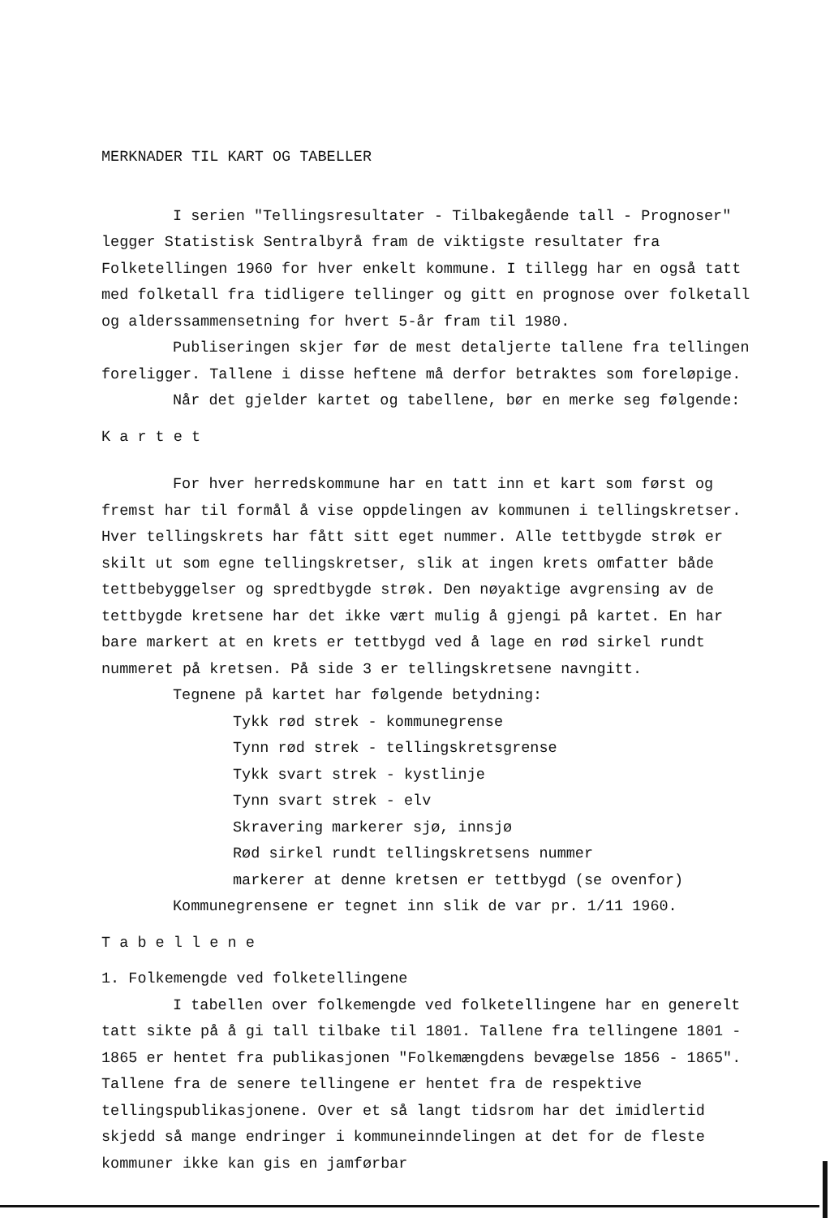MERKNADER TIL KART OG TABELLER
I serien "Tellingsresultater - Tilbakegående tall - Prognoser" legger Statistisk Sentralbyrå fram de viktigste resultater fra Folketellingen 1960 for hver enkelt kommune. I tillegg har en også tatt med folketall fra tidligere tellinger og gitt en prognose over folketall og alderssammensetning for hvert 5-år fram til 1980.
Publiseringen skjer før de mest detaljerte tallene fra tellingen foreligger. Tallene i disse heftene må derfor betraktes som foreløpige.
Når det gjelder kartet og tabellene, bør en merke seg følgende:
K a r t e t
For hver herredskommune har en tatt inn et kart som først og fremst har til formål å vise oppdelingen av kommunen i tellingskretser. Hver tellingskrets har fått sitt eget nummer. Alle tettbygde strøk er skilt ut som egne tellingskretser, slik at ingen krets omfatter både tettbebyggelser og spredtbygde strøk. Den nøyaktige avgrensing av de tettbygde kretsene har det ikke vært mulig å gjengi på kartet. En har bare markert at en krets er tettbygd ved å lage en rød sirkel rundt nummeret på kretsen. På side 3 er tellingskretsene navngitt.
Tegnene på kartet har følgende betydning:
Tykk rød strek - kommunegrense
Tynn rød strek - tellingskretsgrense
Tykk svart strek - kystlinje
Tynn svart strek - elv
Skravering markerer sjø, innsjø
Rød sirkel rundt tellingskretsens nummer
markerer at denne kretsen er tettbygd (se ovenfor)
Kommunegrensene er tegnet inn slik de var pr. 1/11 1960.
T a b e l l e n e
1. Folkemengde ved folketellingene
I tabellen over folkemengde ved folketellingene har en generelt tatt sikte på å gi tall tilbake til 1801. Tallene fra tellingene 1801 - 1865 er hentet fra publikasjonen "Folkemængdens bevægelse 1856 - 1865". Tallene fra de senere tellingene er hentet fra de respektive tellingspublikasjonene. Over et så langt tidsrom har det imidlertid skjedd så mange endringer i kommuneinndelingen at det for de fleste kommuner ikke kan gis en jamførbar